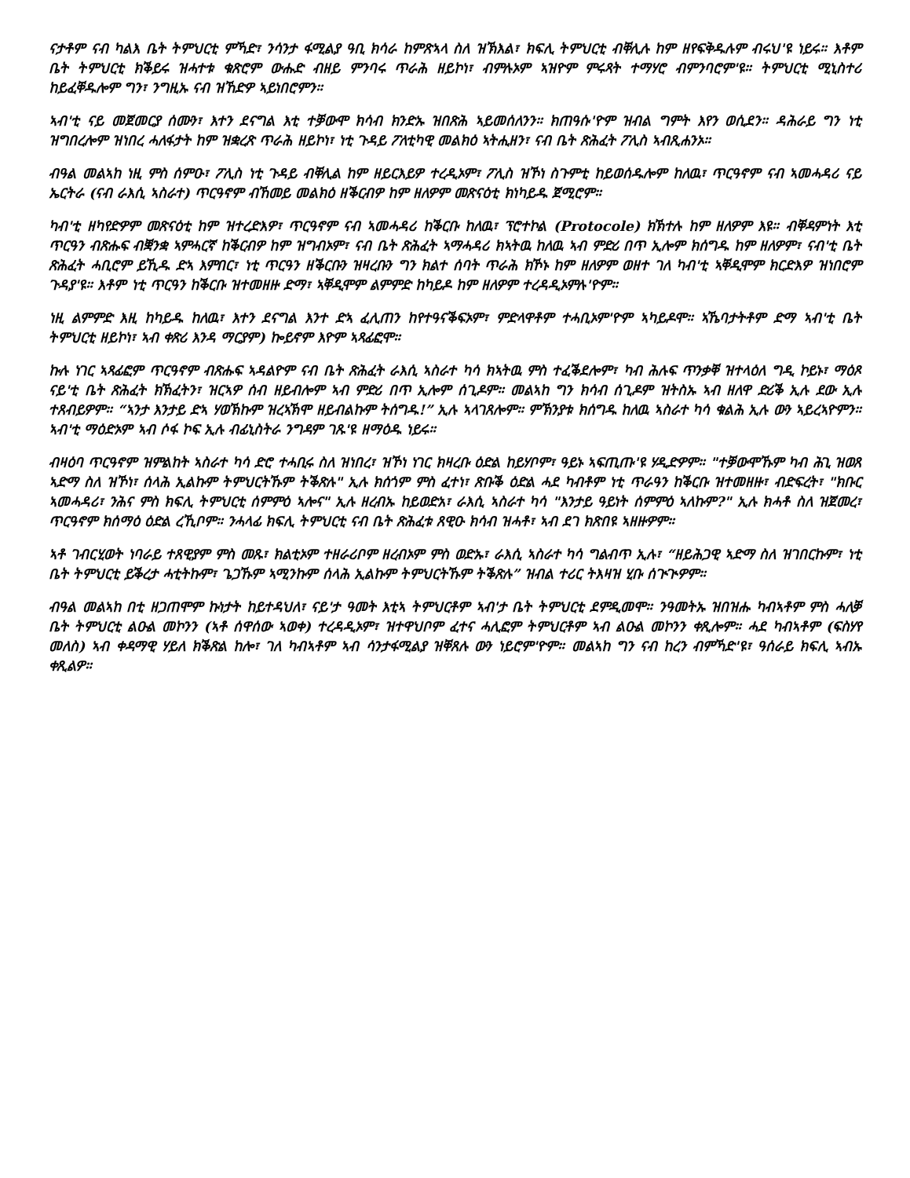ናታቶም ናብ ካልእ ቤት ትምህርቲ ምኻድ፣ ንሳንታ ፋሚልያ ዓቢ ክሳራ ከምጽኣላ ስለ ዝኽእል፣ ክፍሊ ትምህርቲ ብቐሊሉ ከም ዘየፍቅዱሉም ብሩህ'ዩ ነይሩ። እቶም ቤት ትምህርቲ ክቕይሩ ዝሓተቱ ቁጽሮም ውሑድ ብዘይ ምንባሩ ጥራሕ ዘይኮነ፣ ብምሉኦም ኣዝዮም ምሩጻት ተማሃሮ ብምንባሮም'ዩ። ትምህርቲ ሚኒስተሪ ከይፈቐዱሎም ግን፣ ንግዚኡ ናብ ዝኸድዎ ኣይነበሮምን።
ኣብ'ቲ ናይ መጀመርያ ሰሙን፣ እተን ደናግል እቲ ተቓውሞ ክሳብ ክንድኡ ዝበጽሕ ኣይመሰለንን። ክጠዓሱ'ዮም ዝብል ግምት እየን ወሲደን። ዳሕራይ ግን ነቲ ዝግበረሎም ዝነበረ ሓለፋታት ከም ዝቋረጽ ጥራሕ ዘይኮነ፣ ነቲ ጉዳይ ፖለቲካዊ መልክዕ ኣትሒዘን፣ ናብ ቤት ጽሕፈት ፖሊስ ኣብጺሐንኦ።
ብዓል መልኣከ ነዚ ምስ ሰምዑ፣ ፖሊስ ነቲ ጉዳይ ብቐሊል ከም ዘይርእይዎ ተረዲኦም፣ ፖሊስ ዝኾነ ስጉምቲ ከይወሰዱሎም ከለዉ፣ ጥርዓኖም ናብ ኣመሓዳሪ ናይ ኤርትራ (ናብ ራእሲ ኣስራተ) ጥርዓኖም ብኸመይ መልክዕ ዘቕርብዎ ከም ዘለዎም መጽናዕቲ ክነካይዱ ጀሚሮም።
ካብ'ቲ ዘካየድዎም መጽናዕቲ ከም ዝተረድእዎ፣ ጥርዓኖም ናብ ኣመሓዳሪ ከቕርቡ ከለዉ፣ ፕሮተኮል (Protocole) ክኽተሉ ከም ዘለዎም እዩ። ብቐዳምነት እቲ ጥርዓን ብጽሑፍ ብቛንቋ ኣምሓርኛ ከቕርብዎ ከም ዝግብኦም፣ ናብ ቤት ጽሕፈት ኣማሓዳሪ ክኣትዉ ከለዉ ኣብ ምድሪ በጥ ኢሎም ክሰግዱ ከም ዘለዎም፣ ናብ'ቲ ቤት ጽሕፈት ሓቢሮም ይኺዱ ድኣ እምበር፣ ነቲ ጥርዓን ዘቕርቡን ዝዛረቡን ግን ክልተ ሰባት ጥራሕ ክኾኑ ከም ዘለዎም ወዘተ ገለ ካብ'ቲ ኣቐዲሞም ክርድእዎ ዝነበሮም ጉዳያ'ዩ። እቶም ነቲ ጥርዓን ከቕርቡ ዝተመዘዙ ድማ፣ ኣቐዲሞም ልምምድ ከካይዶ ከም ዘለዎም ተረዳዲኦምሉ'ዮም።
ነዚ ልምምድ እዚ ከካይዱ ከለዉ፣ እተን ደናግል እንተ ድኣ ፈሊጠን ከየተዓናቕፍኦም፣ ምድላዋቶም ተሓቢኦም'ዮም ኣካይዶሞ። ኣኼባታትቶም ድማ ኣብ'ቲ ቤት ትምህርቲ ዘይኮነ፣ ኣብ ቀጽሪ እንዳ ማርያም) ኰይኖም እዮም ኣጻፊፎሞ።
ኩሉ ነገር ኣጻፊፎም ጥርዓኖም ብጽሑፍ ኣዳልዮም ናብ ቤት ጽሕፈት ራእሲ ኣስራተ ካሳ ክኣትዉ ምስ ተፈቕደሎም፣ ካብ ሕሉፍ ጥንቃቐ ዝተላዕለ ግዲ ኮይኑ፣ ማዕጾ ናይ'ቲ ቤት ጽሕፈት ክኽፈትን፣ ዝርኣዎ ሰብ ዘይብሎም ኣብ ምድሪ በጥ ኢሎም ሰጊዶም። መልኣከ ግን ክሳብ ሰጊዶም ዝትስኡ ኣብ ዘለዋ ድሪቕ ኢሉ ደው ኢሉ ተጸብይዎም። “ኣንታ እንታይ ድኣ ሃወኽኩም ዝረኣኽሞ ዘይብልኩም ትሰግዱ!” ኢሉ ኣላገጸሎም። ምኽንያቱ ክሰግዱ ከለዉ ኣስራተ ካሳ ቁልሕ ኢሉ ውን ኣይረኣዮምን። ኣብ'ቲ ማዕድኦም ኣብ ሶፋ ኮፍ ኢሉ ብፊኒስትራ ንግዳም ገጹ'ዩ ዘማዕዱ ነይሩ።
ብዛዕባ ጥርዓኖም ዝምልከት ኣስራተ ካሳ ድሮ ተሓቢሩ ስለ ዝነበረ፣ ዝኾነ ነገር ክዛረቡ ዕድል ከይሃቦም፣ ዓይኑ ኣፍጢጡ'ዩ ሃዲድዎም። "ተቓውሞኹም ካብ ሕጊ ዝወጸ ኣድማ ስለ ዝኾነ፣ ሰላሕ ኢልኩም ትምህርትኹም ትቕጽሉ" ኢሉ ክሰጎም ምስ ፈተነ፣ ጽቡቕ ዕድል ሓደ ካብቶም ነቲ ጥራዓን ከቕርቡ ዝተመዘዙ፣ ብድፍረት፣ "ክቡር ኣመሓዳሪ፣ ንሕና ምስ ክፍሊ ትምህርቲ ሰምምዕ ኣሎና" ኢሉ ዘረብኡ ከይወድአ፣ ራእሲ ኣስራተ ካሳ "እንታይ ዓይነት ሰምምዕ ኣለኩም?" ኢሉ ክሓቶ ስለ ዝጀመረ፣ ጥርዓኖም ክሰማዕ ዕድል ረኺቦም። ንሓላፊ ክፍሊ ትምህርቲ ናብ ቤት ጽሕፈቱ ጸዊዑ ክሳብ ዝሓቶ፣ ኣብ ደገ ክጽበዩ ኣዘዙዎም።
ኣቶ ገብርሂወት ነባራይ ተጸዊያም ምስ መጹ፣ ክልቲኦም ተዘራሪቦም ዘረብኦም ምስ ወድኡ፣ ራእሲ ኣስራተ ካሳ ግልብጥ ኢሉ፣ “ዘይሕጋዊ ኣድማ ስለ ዝገበርኩም፣ ነቲ ቤት ትምህርቲ ይቕረታ ሓቲትኩም፣ ጌጋኹም ኣሚንኩም ሰላሕ ኢልኩም ትምህርትኹም ትቕጽሉ” ዝብል ተሪር ትእዛዝ ሂቡ ሰጒጒዎም።
ብዓል መልኣከ በቲ ዘጋጠሞም ኩነታት ከይተዳህለ፣ ናይ'ታ ዓመት እቲኣ ትምህርቶም ኣብ'ታ ቤት ትምህርቲ ደምዲመሞ። ንዓመትኡ ዝበዝሑ ካብኣቶም ምስ ሓለቓ ቤት ትምህርቲ ልዑል መኮንን (ኣቶ ሰዋሰው ኣወቀ) ተረዳዲኦም፣ ዝተዋህቦም ፈተና ሓሊፎም ትምህርቶም ኣብ ልዑል መኮንን ቀጺሎም። ሓደ ካብኣቶም (ፍስሃየ መለስ) ኣብ ቀዳማዊ ሃይለ ክቕጽል ከሎ፣ ገለ ካብኣቶም ኣብ ሳንታፋሚልያ ዝቐጸሉ ውን ነይሮም'ዮም። መልኣከ ግን ናብ ከረን ብምኻድ'ዩ፣ ዓሰራይ ክፍሊ ኣብኡ ቀጺልዎ።